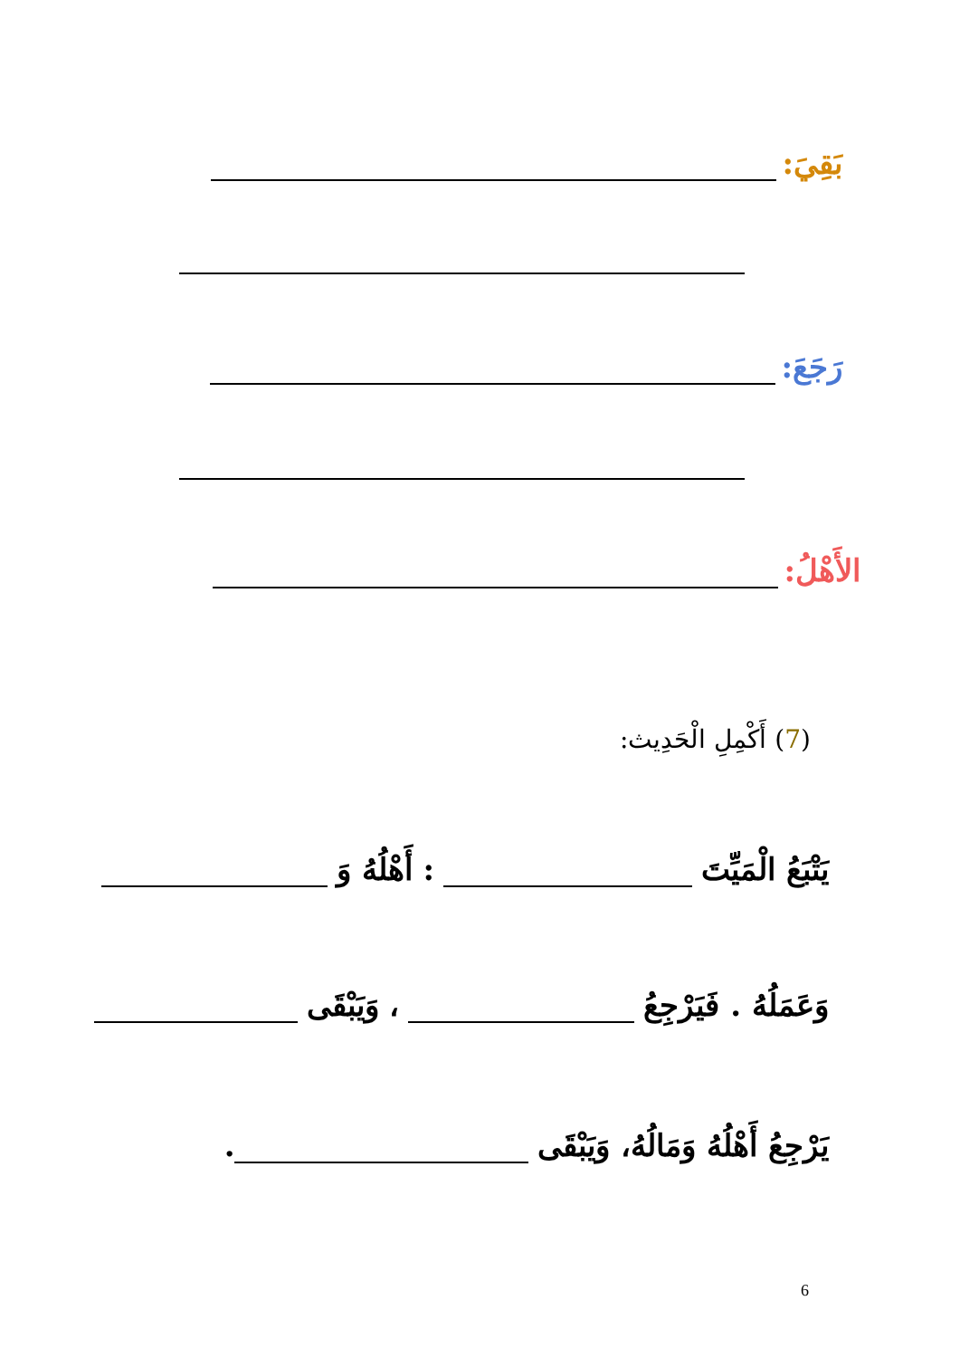بَقِيَ:
رَجَعَ:
الأَهْلُ:
(7) أَكْمِلِ الْحَدِيث:
يَتْبَعُ الْمَيِّتَ : أَهْلُهُ وَ
وَعَمَلُهُ . فَيَرْجِعُ ، وَيَبْقَى
يَرْجِعُ أَهْلُهُ وَمَالُهُ، وَيَبْقَى .
6